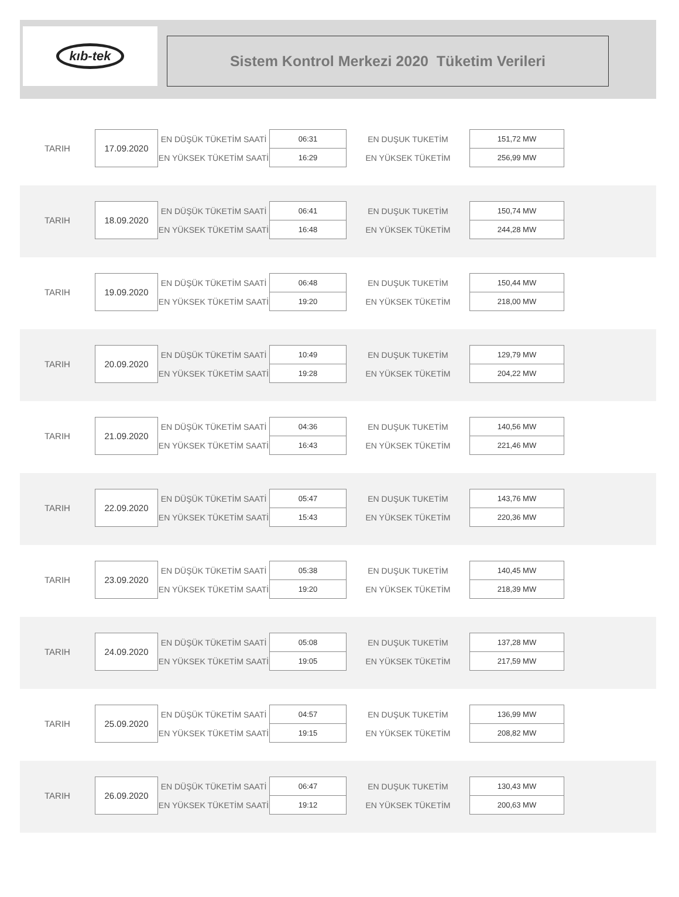kıb-tek
Sistem Kontrol Merkezi 2020 Tüketim Verileri
| TARIH | 17.09.2020 | EN DÜŞÜK TÜKETİM SAATİ | 06:31 | EN DUŞUK TUKETİM | 151,72 MW |
| | | EN YÜKSEK TÜKETİM SAATİ | 16:29 | EN YÜKSEK TÜKETİM | 256,99 MW |
| TARIH | 18.09.2020 | EN DÜŞÜK TÜKETİM SAATİ | 06:41 | EN DUŞUK TUKETİM | 150,74 MW |
| | | EN YÜKSEK TÜKETİM SAATİ | 16:48 | EN YÜKSEK TÜKETİM | 244,28 MW |
| TARIH | 19.09.2020 | EN DÜŞÜK TÜKETİM SAATİ | 06:48 | EN DUŞUK TUKETİM | 150,44 MW |
| | | EN YÜKSEK TÜKETİM SAATİ | 19:20 | EN YÜKSEK TÜKETİM | 218,00 MW |
| TARIH | 20.09.2020 | EN DÜŞÜK TÜKETİM SAATİ | 10:49 | EN DUŞUK TUKETİM | 129,79 MW |
| | | EN YÜKSEK TÜKETİM SAATİ | 19:28 | EN YÜKSEK TÜKETİM | 204,22 MW |
| TARIH | 21.09.2020 | EN DÜŞÜK TÜKETİM SAATİ | 04:36 | EN DUŞUK TUKETİM | 140,56 MW |
| | | EN YÜKSEK TÜKETİM SAATİ | 16:43 | EN YÜKSEK TÜKETİM | 221,46 MW |
| TARIH | 22.09.2020 | EN DÜŞÜK TÜKETİM SAATİ | 05:47 | EN DUŞUK TUKETİM | 143,76 MW |
| | | EN YÜKSEK TÜKETİM SAATİ | 15:43 | EN YÜKSEK TÜKETİM | 220,36 MW |
| TARIH | 23.09.2020 | EN DÜŞÜK TÜKETİM SAATİ | 05:38 | EN DUŞUK TUKETİM | 140,45 MW |
| | | EN YÜKSEK TÜKETİM SAATİ | 19:20 | EN YÜKSEK TÜKETİM | 218,39 MW |
| TARIH | 24.09.2020 | EN DÜŞÜK TÜKETİM SAATİ | 05:08 | EN DUŞUK TUKETİM | 137,28 MW |
| | | EN YÜKSEK TÜKETİM SAATİ | 19:05 | EN YÜKSEK TÜKETİM | 217,59 MW |
| TARIH | 25.09.2020 | EN DÜŞÜK TÜKETİM SAATİ | 04:57 | EN DUŞUK TUKETİM | 136,99 MW |
| | | EN YÜKSEK TÜKETİM SAATİ | 19:15 | EN YÜKSEK TÜKETİM | 208,82 MW |
| TARIH | 26.09.2020 | EN DÜŞÜK TÜKETİM SAATİ | 06:47 | EN DUŞUK TUKETİM | 130,43 MW |
| | | EN YÜKSEK TÜKETİM SAATİ | 19:12 | EN YÜKSEK TÜKETİM | 200,63 MW |